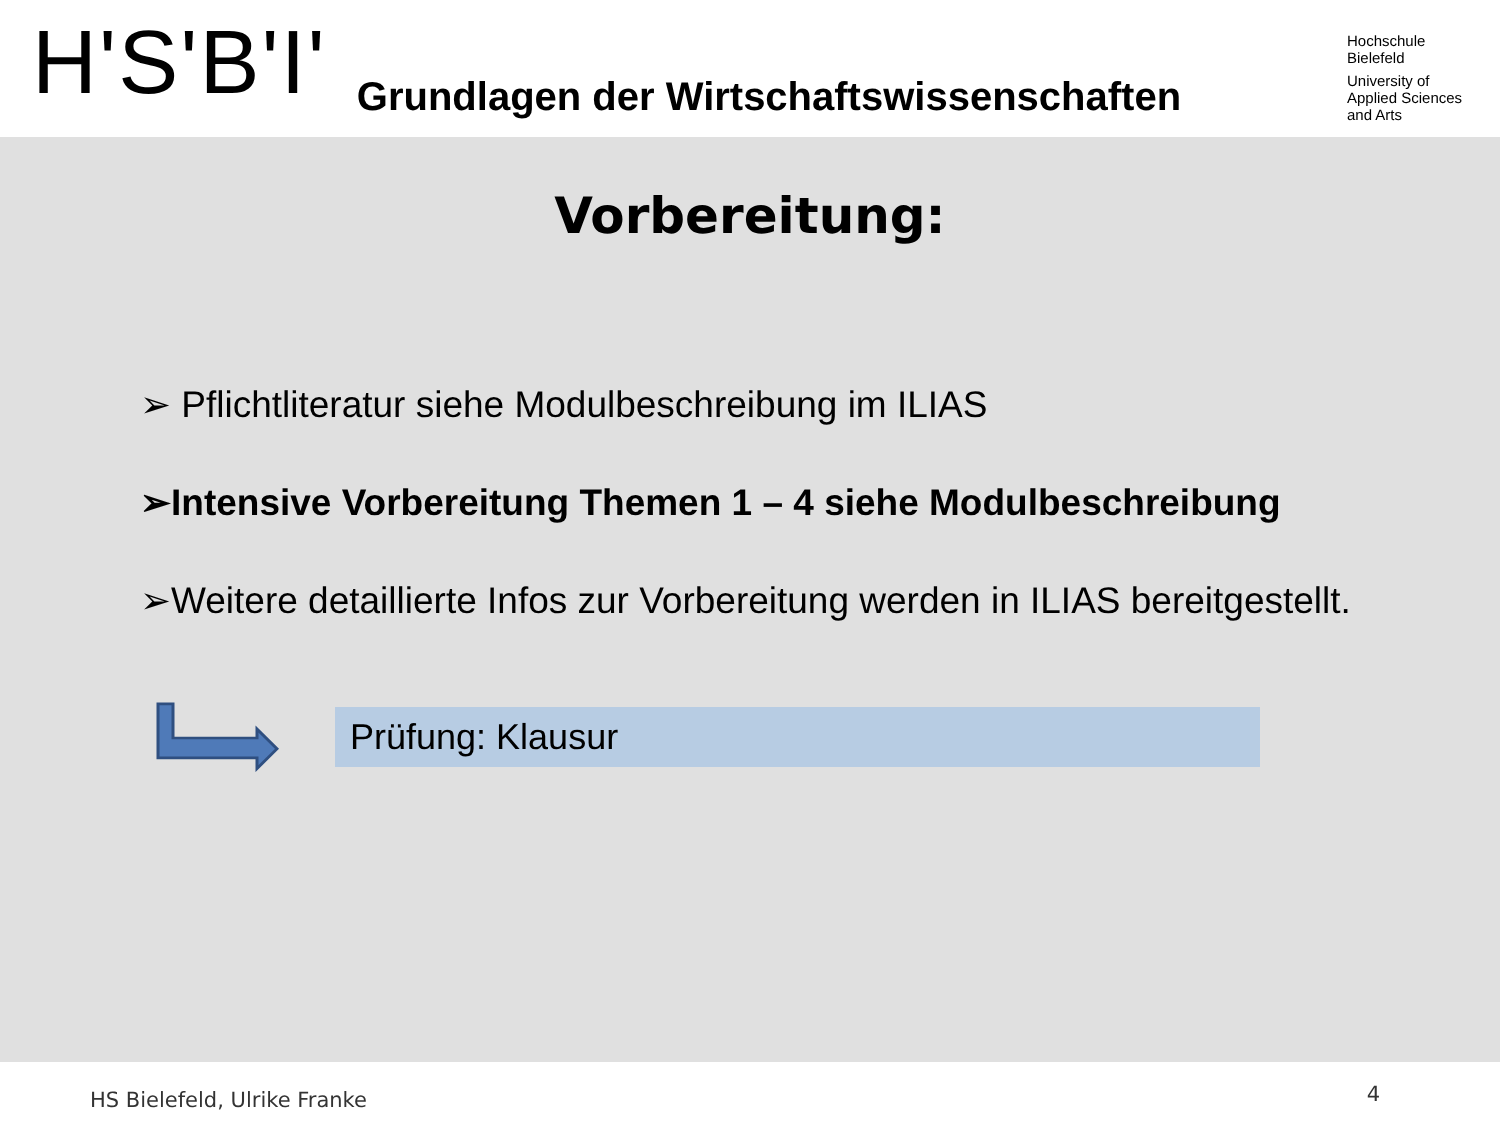H'S'B'I'
Grundlagen der Wirtschaftswissenschaften
Hochschule
Bielefeld
University of
Applied Sciences
and Arts
Vorbereitung:
➢ Pflichtliteratur siehe Modulbeschreibung im ILIAS
➢Intensive Vorbereitung Themen 1 – 4 siehe Modulbeschreibung
➢Weitere detaillierte Infos zur Vorbereitung werden in ILIAS bereitgestellt.
Prüfung: Klausur
HS Bielefeld, Ulrike Franke 4